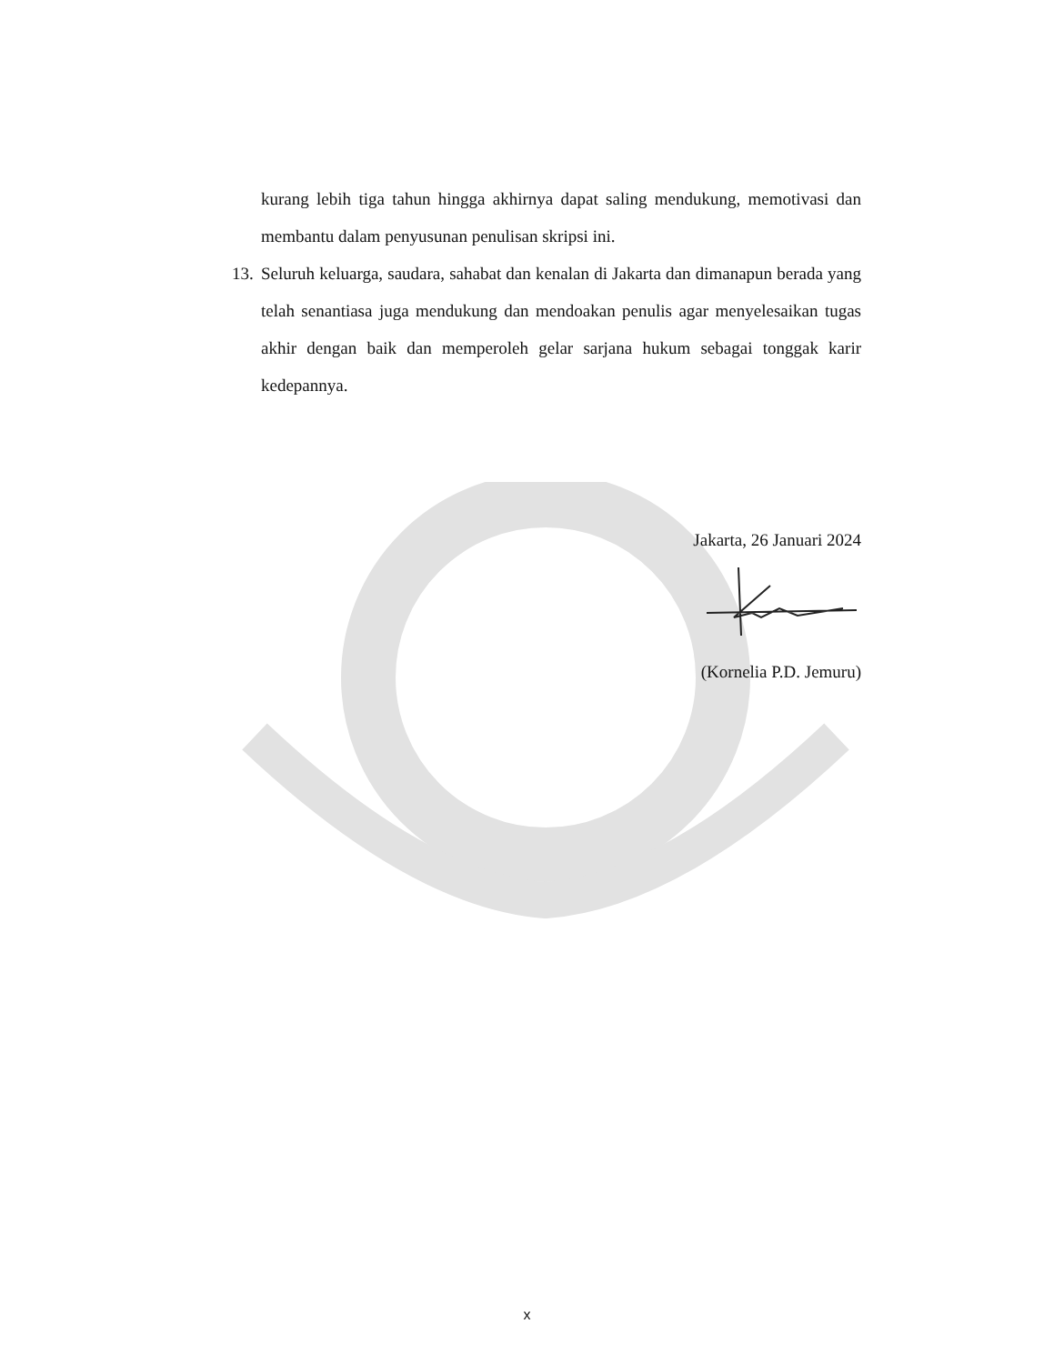kurang lebih tiga tahun hingga akhirnya dapat saling mendukung, memotivasi dan membantu dalam penyusunan penulisan skripsi ini.
13.
Seluruh keluarga, saudara, sahabat dan kenalan di Jakarta dan dimanapun berada yang telah senantiasa juga mendukung dan mendoakan penulis agar menyelesaikan tugas akhir dengan baik dan memperoleh gelar sarjana hukum sebagai tonggak karir kedepannya.
Jakarta, 26 Januari 2024
(Kornelia P.D. Jemuru)
x